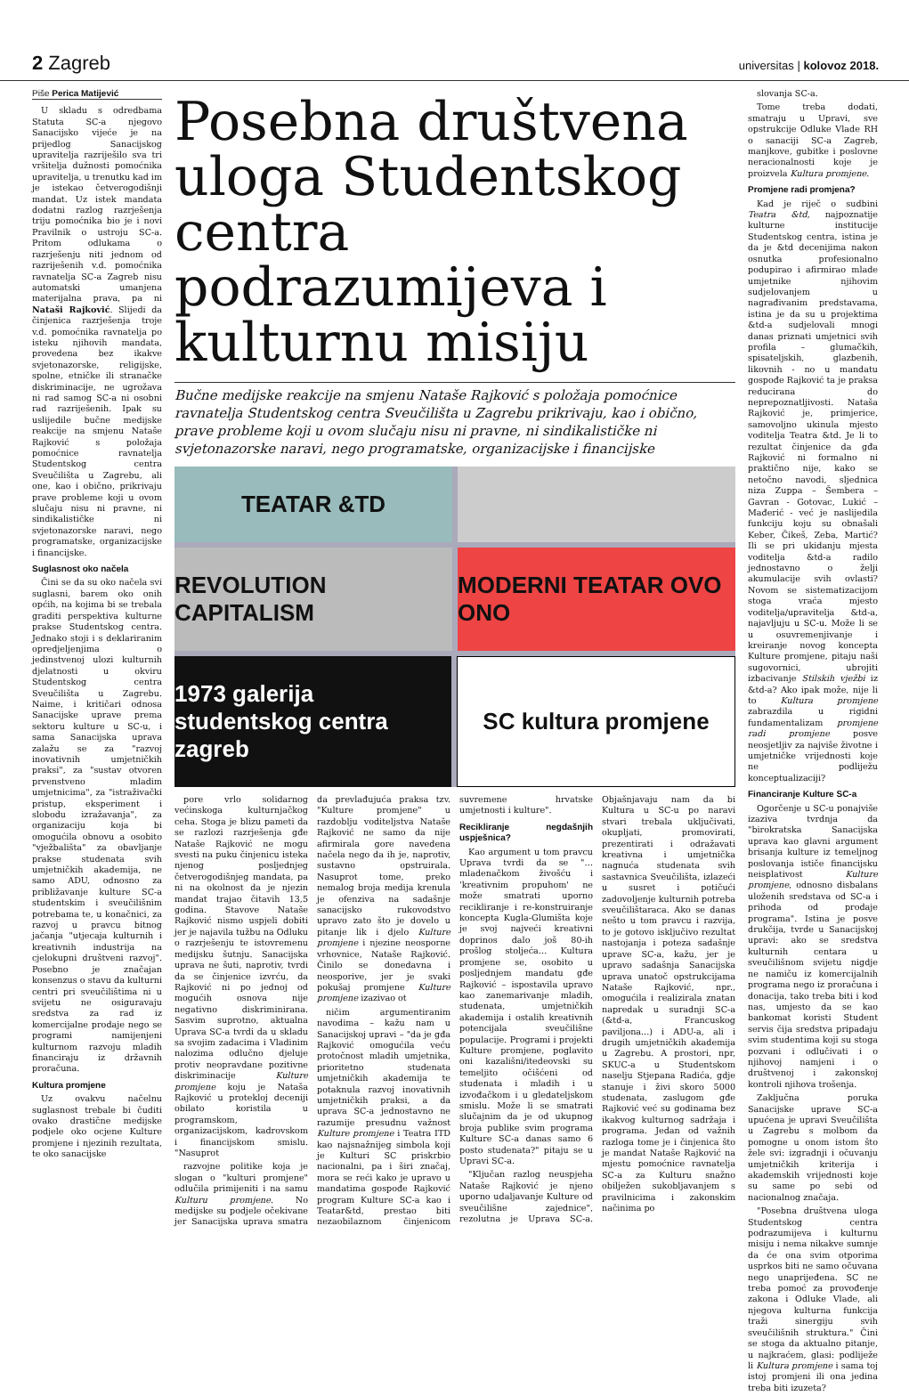2 Zagreb
universitas | kolovoz 2018.
Piše Perica Matijević
U skladu s odredbama Statuta SC-a njegovo Sanacijsko vijeće je na prijedlog Sanacijskog upravitelja razriješilo sva tri vršitelja dužnosti pomoćnika upravitelja, u trenutku kad im je istekao četverogodišnji mandat. Uz istek mandata dodatni razlog razrješenja triju pomoćnika bio je i novi Pravilnik o ustroju SC-a. Pritom odlukama o razrješenju niti jednom od razriješenih v.d. pomoćnika ravnatelja SC-a Zagreb nisu automatski umanjena materijalna prava, pa ni Nataši Rajković. Slijedi da činjenica razrješenja troje v.d. pomoćnika ravnatelja po isteku njihovih mandata, provedena bez ikakve svjetonazorske, religijske, spolne, etničke ili stranačke diskriminacije, ne ugrožava ni rad samog SC-a ni osobni rad razriješenih. Ipak su uslijedile bučne medijske reakcije na smjenu Nataše Rajković s položaja pomoćnice ravnatelja Studentskog centra Sveučilišta u Zagrebu, ali one, kao i obično, prikrivaju prave probleme koji u ovom slučaju nisu ni pravne, ni sindikalističke ni svjetonazorske naravi, nego programatske, organizacijske i financijske.
Suglasnost oko načela
Čini se da su oko načela svi suglasni, barem oko onih općih, na kojima bi se trebala graditi perspektiva kulturne prakse Studentskog centra. Jednako stoji i s deklariranim opredjeljenjima o jedinstvenoj ulozi kulturnih djelatnosti u okviru Studentskog centra Sveučilišta u Zagrebu. Naime, i kritičari odnosa Sanacijske uprave prema sektoru kulture u SC-u, i sama Sanacijska uprava zalažu se za "razvoj inovativnih umjetničkih praksi", za "sustav otvoren prvenstveno mladim umjetnicima", za "istraživački pristup, eksperiment i slobodu izražavanja", za organizaciju koja bi omogućila obnovu a osobito "vježbališta" za obavljanje prakse studenata svih umjetničkih akademija, ne samo ADU, odnosno za približavanje kulture SC-a studentskim i sveučilišnim potrebama te, u konačnici, za razvoj u pravcu bitnog jačanja "utjecaja kulturnih i kreativnih industrija na cjelokupni društveni razvoj". Posebno je značajan konsenzus o stavu da kulturni centri pri sveučilištima ni u svijetu ne osiguravaju sredstva za rad iz komercijalne prodaje nego se programi namijenjeni kulturnom razvoju mladih financiraju iz državnih proračuna.
Kultura promjene
Uz ovakvu načelnu suglasnost trebale bi čuditi ovako drastične medijske podjele oko ocjene Kulture promjene i njezinih rezultata, te oko sanacijske
Posebna društvena uloga Studentskog centra podrazumijeva i kulturnu misiju
Bučne medijske reakcije na smjenu Nataše Rajković s položaja pomoćnice ravnatelja Studentskog centra Sveučilišta u Zagrebu prikrivaju, kao i obično, prave probleme koji u ovom slučaju nisu ni pravne, ni sindikalističke ni svjetonazorske naravi, nego programatske, organizacijske i financijske
TEATAR &TD
REVOLUTION CAPITALISM
MODERNI TEATAR OVO ONO
1973 galerija studentskog centra zagreb
SC kultura promjene
pore vrlo solidarnog većinskoga kulturnjačkog ceha. Stoga je blizu pameti da se razlozi razrješenja gđe Nataše Rajković ne mogu svesti na puku činjenicu isteka njenog posljednjeg četverogodišnjeg mandata, pa ni na okolnost da je njezin mandat trajao čitavih 13,5 godina. Stavove Nataše Rajković nismo uspjeli dobiti jer je najavila tužbu na Odluku o razrješenju te istovremenu medijsku šutnju. Sanacijska uprava ne šuti, naprotiv, tvrdi da se činjenice izvrću, da Rajković ni po jednoj od mogućih osnova nije negativno diskriminirana. Sasvim suprotno, aktualna Uprava SC-a tvrdi da u skladu sa svojim zadacima i Vladinim nalozima odlučno djeluje protiv neopravdane pozitivne diskriminacije Kulture promjene koju je Nataša Rajković u protekloj deceniji obilato koristila u programskom, organizacijskom, kadrovskom i financijskom smislu. "Nasuprot
razvojne politike koja je slogan o "kulturi promjene" odlučila primijeniti i na samu Kulturu promjene. No medijske su podjele očekivane jer Sanacijska uprava smatra da prevlađujuća praksa tzv. "Kulture promjene" u razdoblju voditeljstva Nataše Rajković ne samo da nije afirmirala gore navedena načela nego da ih je, naprotiv, sustavno opstruirala. Nasuprot tome, preko nemalog broja medija krenula je ofenziva na sadašnje sanacijsko rukovodstvo upravo zato što je dovelo u pitanje lik i djelo Kulture promjene i njezine neosporne vrhovnice, Nataše Rajković. Činilo se donedavna i neosporive, jer je svaki pokušaj promjene Kulture promjene izazivao ot
ničim argumentiranim navodima – kažu nam u Sanacijskoj upravi – "da je gđa Rajković omogućila veću protočnost mladih umjetnika, prioritetno studenata umjetničkih akademija te potaknula razvoj inovativnih umjetničkih praksi, a da uprava SC-a jednostavno ne razumije presudnu važnost Kulture promjene i Teatra ITD kao najsnažnijeg simbola koji je Kulturi SC priskrbio nacionalni, pa i širi značaj, mora se reći kako je upravo u mandatima gospođe Rajković program Kulture SC-a kao i Teatar&td, prestao biti nezaobilaznom činjenicom suvremene hrvatske umjetnosti i kulture".
Recikliranje negdašnjih uspješnica?
Kao argument u tom pravcu Uprava tvrdi da se "…mladenačkom živošću i 'kreativnim propuhom' ne može smatrati uporno recikliranje i re-konstruiranje koncepta Kugla-Glumišta koje je svoj najveći kreativni doprinos dalo još 80-ih prošlog stoljeća… Kultura promjene se, osobito u posljednjem mandatu gđe Rajković – ispostavila upravo kao zanemarivanje mladih, studenata, umjetničkih akademija i ostalih kreativnih potencijala sveučilišne populacije. Programi i projekti Kulture promjene, poglavito oni kazališni/itedeovski su temeljito očišćeni od studenata i mladih i u izvođačkom i u gledateljskom smislu. Može li se smatrati slučajnim da je od ukupnog broja publike svim programa Kulture SC-a danas samo 6 posto studenata?" pitaju se u Upravi SC-a.
"Ključan razlog neuspjeha Nataše Rajković je njeno uporno udaljavanje Kulture od sveučilišne zajednice", rezolutna je Uprava SC-a. Objašnjavaju nam da bi Kultura u SC-u po naravi stvari trebala uključivati, okupljati, promovirati, prezentirati i odražavati kreativna i umjetnička nagnuća studenata svih sastavnica Sveučilišta, izlazeći u susret i potičući zadovoljenje kulturnih potreba sveučilištaraca. Ako se danas nešto u tom pravcu i razvija, to je gotovo isključivo rezultat nastojanja i poteza sadašnje uprave SC-a, kažu, jer je upravo sadašnja Sanacijska uprava unatoč opstrukcijama Nataše Rajković, npr., omogućila i realizirala znatan napredak u suradnji SC-a (&td-a, Francuskog paviljona...) i ADU-a, ali i drugih umjetničkih akademija u Zagrebu. A prostori, npr, SKUC-a u Studentskom naselju Stjepana Radića, gdje stanuje i živi skoro 5000 studenata, zaslugom gđe Rajković već su godinama bez ikakvog kulturnog sadržaja i programa. Jedan od važnih razloga tome je i činjenica što je mandat Nataše Rajković na mjestu pomoćnice ravnatelja SC-a za Kulturu snažno obilježen sukobljavanjem s pravilnicima i zakonskim načinima po
slovanja SC-a.
Tome treba dodati, smatraju u Upravi, sve opstrukcije Odluke Vlade RH o sanaciji SC-a Zagreb, manjkove, gubitke i poslovne neracionalnosti koje je proizvela Kultura promjene.
Promjene radi promjena?
Kad je riječ o sudbini Teatra &td, najpoznatije kulturne institucije Studentskog centra, istina je da je &td decenijima nakon osnutka profesionalno podupirao i afirmirao mlade umjetnike njihovim sudjelovanjem u nagrađivanim predstavama, istina je da su u projektima &td-a sudjelovali mnogi danas priznati umjetnici svih profila – glumačkih, spisateljskih, glazbenih, likovnih - no u mandatu gospođe Rajković ta je praksa reducirana do neprepoznatljivosti. Nataša Rajković je, primjerice, samovoljno ukinula mjesto voditelja Teatra &td. Je li to rezultat činjenice da gđa Rajković ni formalno ni praktično nije, kako se netočno navodi, sljednica niza Zuppa – Šembera – Gavran - Gotovac, Lukić – Mađerić - već je naslijedila funkciju koju su obnašali Keber, Čikeš, Zeba, Martić? Ili se pri ukidanju mjesta voditelja &td-a radilo jednostavno o želji akumulacije svih ovlasti? Novom se sistematizacijom stoga vraća mjesto voditelja/upravitelja &td-a, najavljuju u SC-u. Može li se u osuvremenjivanje i kreiranje novog koncepta Kulture promjene, pitaju naši sugovornici, ubrojiti izbacivanje Stilskih vježbi iz &td-a? Ako ipak može, nije li to Kultura promjene zabrazdila u rigidni fundamentalizam promjene radi promjene posve neosjetljiv za najviše životne i umjetničke vrijednosti koje ne podliježu konceptualizaciji?
Financiranje Kulture SC-a
Ogorčenje u SC-u ponajviše izaziva tvrdnja da "birokratska Sanacijska uprava kao glavni argument brisanja kulture iz temeljnog poslovanja ističe financijsku neisplativost Kulture promjene, odnosno disbalans uloženih sredstava od SC-a i prihoda od prodaje programa". Istina je posve drukčija, tvrde u Sanacijskoj upravi: ako se sredstva kulturnih centara u sveučilišnom svijetu nigdje ne namiču iz komercijalnih programa nego iz proračuna i donacija, tako treba biti i kod nas, umjesto da se kao bankomat koristi Student servis čija sredstva pripadaju svim studentima koji su stoga pozvani i odlučivati i o njihovoj namjeni i o društvenoj i zakonskoj kontroli njihova trošenja.
Zaključna poruka Sanacijske uprave SC-a upućena je upravi Sveučilišta u Zagrebu s molbom da pomogne u onom istom što žele svi: izgradnji i očuvanju umjetničkih kriterija i akademskih vrijednosti koje su same po sebi od nacionalnog značaja.
"Posebna društvena uloga Studentskog centra podrazumijeva i kulturnu misiju i nema nikakve sumnje da će ona svim otporima usprkos biti ne samo očuvana nego unaprijeđena. SC ne treba pomoć za provođenje zakona i Odluke Vlade, ali njegova kulturna funkcija traži sinergiju svih sveučilišnih struktura." Čini se stoga da aktualno pitanje, u najkraćem, glasi: podliježe li Kultura promjene i sama toj istoj promjeni ili ona jedina treba biti izuzeta?